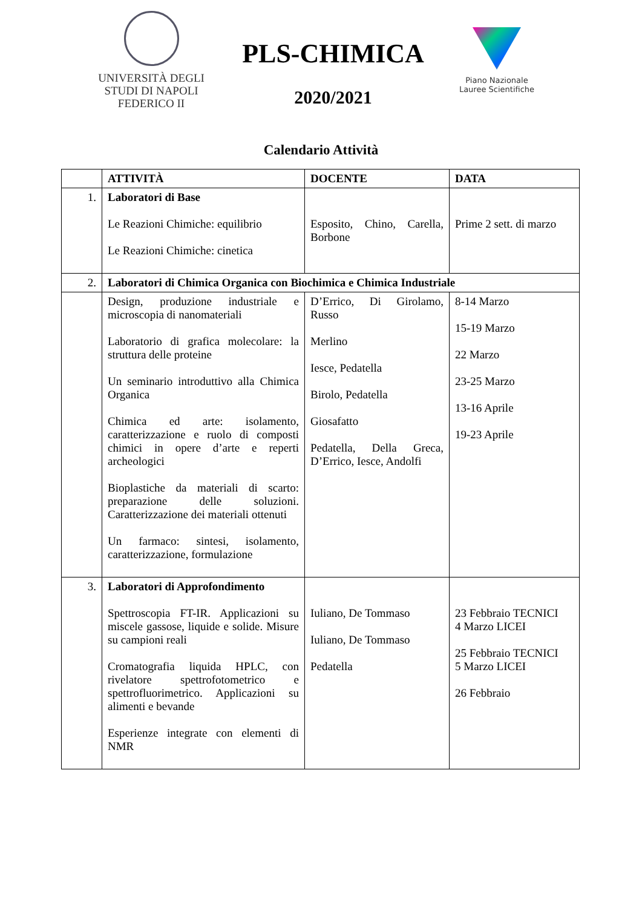UNIVERSITÀ DEGLI STUDI DI NAPOLI FEDERICO II
PLS-CHIMICA
2020/2021
Piano Nazionale Lauree Scientifiche
Calendario Attività
| | ATTIVITÀ | DOCENTE | DATA |
| --- | --- | --- | --- |
| 1. | Laboratori di Base Le Reazioni Chimiche: equilibrio Le Reazioni Chimiche: cinetica | Esposito, Chino, Carella, Borbone | Prime 2 sett. di marzo |
| 2. | Laboratori di Chimica Organica con Biochimica e Chimica Industriale | | |
| | Design, produzione industriale e microscopia di nanomateriali Laboratorio di grafica molecolare: la struttura delle proteine Un seminario introduttivo alla Chimica Organica Chimica ed arte: isolamento, caratterizzazione e ruolo di composti chimici in opere d’arte e reperti archeologici Bioplastiche da materiali di scarto: preparazione delle soluzioni. Caratterizzazione dei materiali ottenuti Un farmaco: sintesi, isolamento, caratterizzazione, formulazione | D’Errico, Di Girolamo, Russo Merlino Iesce, Pedatella Birolo, Pedatella Giosafatto Pedatella, Della Greca, D’Errico, Iesce, Andolfi | 8-14 Marzo 15-19 Marzo 22 Marzo 23-25 Marzo 13-16 Aprile 19-23 Aprile |
| 3. | Laboratori di Approfondimento Spettroscopia FT-IR. Applicazioni su miscele gassose, liquide e solide. Misure su campioni reali Cromatografia liquida HPLC, con rivelatore spettrofotometrico e spettrofluorimetrico. Applicazioni su alimenti e bevande Esperienze integrate con elementi di NMR | Iuliano, De Tommaso Iuliano, De Tommaso Pedatella | 23 Febbraio TECNICI 4 Marzo LICEI 25 Febbraio TECNICI 5 Marzo LICEI 26 Febbraio |